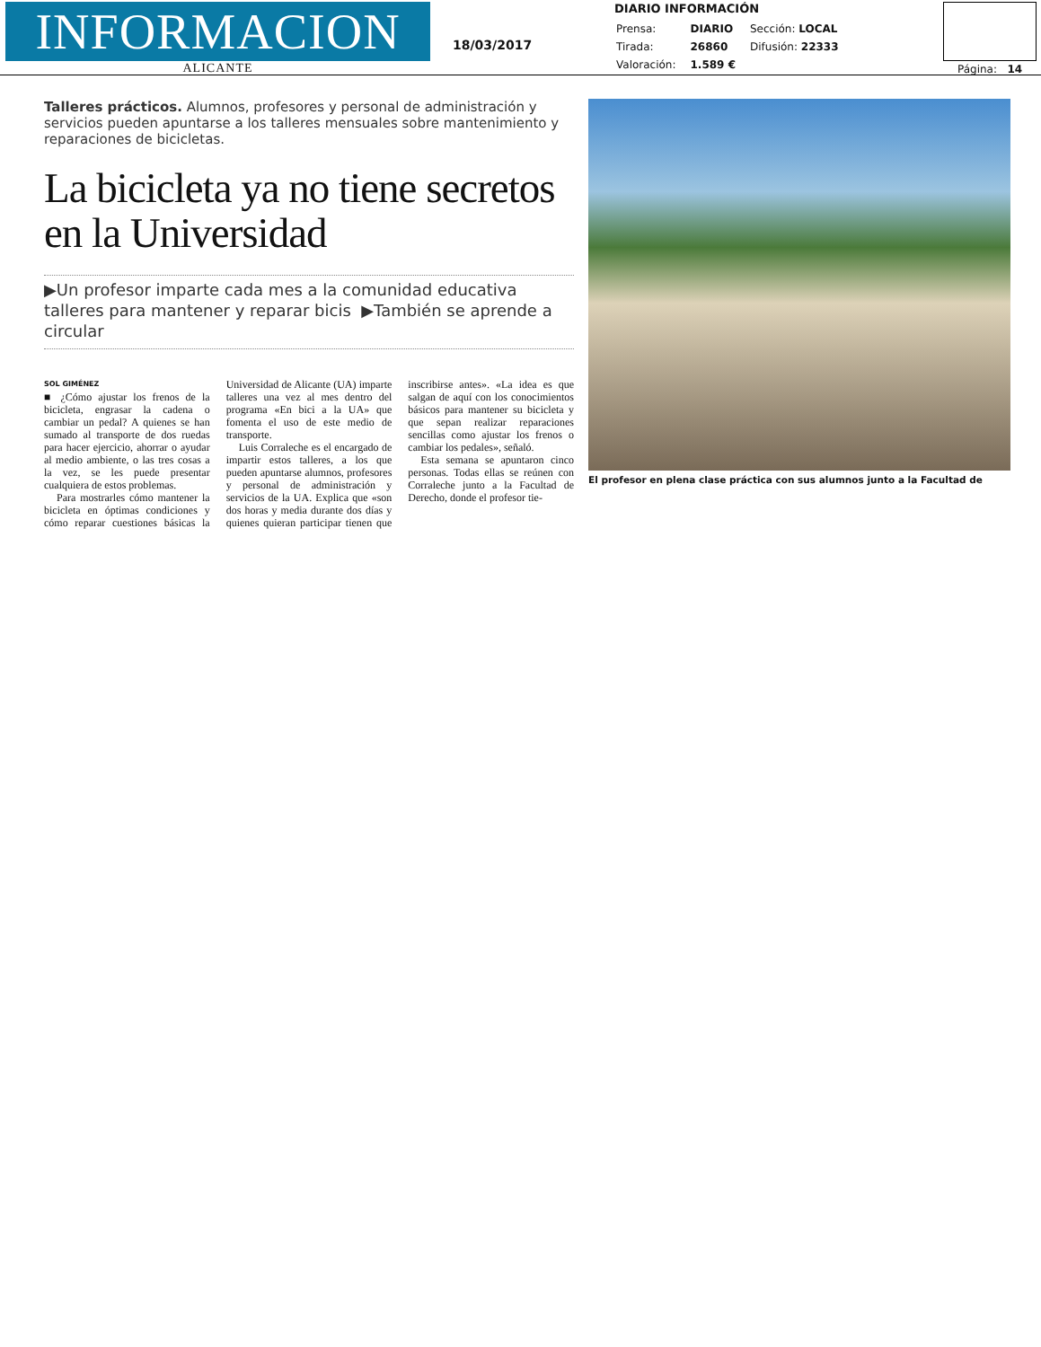INFORMACION
ALICANTE
18/03/2017
DIARIO INFORMACIÓN
| Prensa: | DIARIO | Sección: LOCAL |
| Tirada: | 26860 | Difusión: 22333 |
| Valoración: | 1.589 € | |
Página: 14
Talleres prácticos. Alumnos, profesores y personal de administración y servicios pueden apuntarse a los talleres mensuales sobre mantenimiento y reparaciones de bicicletas.
La bicicleta ya no tiene secretos en la Universidad
▶Un profesor imparte cada mes a la comunidad educativa talleres para mantener y reparar bicis ▶También se aprende a circular
SOL GIMÉNEZ
■ ¿Cómo ajustar los frenos de la bicicleta, engrasar la cadena o cambiar un pedal? A quienes se han sumado al transporte de dos ruedas para hacer ejercicio, ahorrar o ayudar al medio ambiente, o las tres cosas a la vez, se les puede presentar cualquiera de estos problemas.
Para mostrarles cómo mantener la bicicleta en óptimas condiciones y cómo reparar cuestiones básicas la Universidad de Alicante (UA) imparte talleres una vez al mes dentro del programa «En bici a la UA» que fomenta el uso de este medio de transporte.
Luis Corraleche es el encargado de impartir estos talleres, a los que pueden apuntarse alumnos, profesores y personal de administración y servicios de la UA. Explica que «son dos horas y media durante dos días y quienes quieran participar tienen que inscribirse antes». «La idea es que salgan de aquí con los conocimientos básicos para mantener su bicicleta y que sepan realizar reparaciones sencillas como ajustar los frenos o cambiar los pedales», señaló.
Esta semana se apuntaron cinco personas. Todas ellas se reúnen con Corraleche junto a la Facultad de Derecho, donde el profesor tie-
El profesor en plena clase práctica con sus alumnos junto a la Facultad de